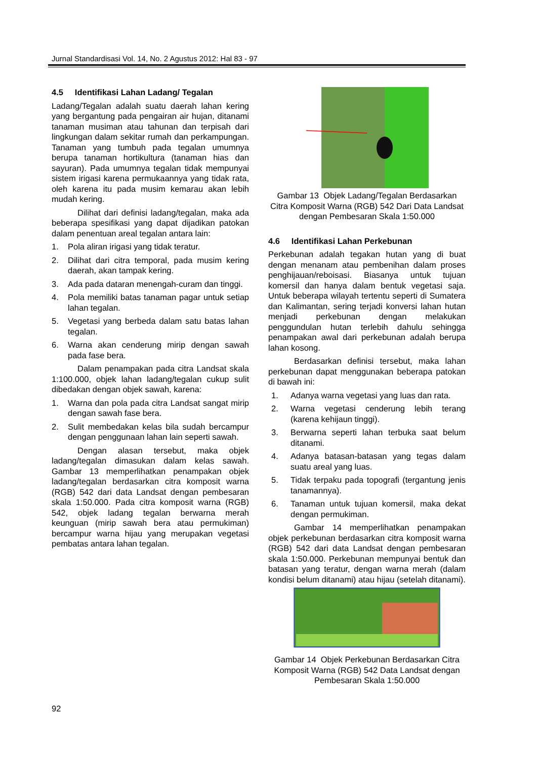Jurnal Standardisasi Vol. 14, No. 2 Agustus 2012: Hal 83 - 97
4.5 Identifikasi Lahan Ladang/ Tegalan
Ladang/Tegalan adalah suatu daerah lahan kering yang bergantung pada pengairan air hujan, ditanami tanaman musiman atau tahunan dan terpisah dari lingkungan dalam sekitar rumah dan perkampungan. Tanaman yang tumbuh pada tegalan umumnya berupa tanaman hortikultura (tanaman hias dan sayuran). Pada umumnya tegalan tidak mempunyai sistem irigasi karena permukaannya yang tidak rata, oleh karena itu pada musim kemarau akan lebih mudah kering.
Dilihat dari definisi ladang/tegalan, maka ada beberapa spesifikasi yang dapat dijadikan patokan dalam penentuan areal tegalan antara lain:
1. Pola aliran irigasi yang tidak teratur.
2. Dilihat dari citra temporal, pada musim kering daerah, akan tampak kering.
3. Ada pada dataran menengah-curam dan tinggi.
4. Pola memiliki batas tanaman pagar untuk setiap lahan tegalan.
5. Vegetasi yang berbeda dalam satu batas lahan tegalan.
6. Warna akan cenderung mirip dengan sawah pada fase bera.
Dalam penampakan pada citra Landsat skala 1:100.000, objek lahan ladang/tegalan cukup sulit dibedakan dengan objek sawah, karena:
1. Warna dan pola pada citra Landsat sangat mirip dengan sawah fase bera.
2. Sulit membedakan kelas bila sudah bercampur dengan penggunaan lahan lain seperti sawah.
Dengan alasan tersebut, maka objek ladang/tegalan dimasukan dalam kelas sawah. Gambar 13 memperlihatkan penampakan objek ladang/tegalan berdasarkan citra komposit warna (RGB) 542 dari data Landsat dengan pembesaran skala 1:50.000. Pada citra komposit warna (RGB) 542, objek ladang tegalan berwarna merah keunguan (mirip sawah bera atau permukiman) bercampur warna hijau yang merupakan vegetasi pembatas antara lahan tegalan.
Gambar 13 Objek Ladang/Tegalan Berdasarkan Citra Komposit Warna (RGB) 542 Dari Data Landsat dengan Pembesaran Skala 1:50.000
4.6 Identifikasi Lahan Perkebunan
Perkebunan adalah tegakan hutan yang di buat dengan menanam atau pembenihan dalam proses penghijauan/reboisasi. Biasanya untuk tujuan komersil dan hanya dalam bentuk vegetasi saja. Untuk beberapa wilayah tertentu seperti di Sumatera dan Kalimantan, sering terjadi konversi lahan hutan menjadi perkebunan dengan melakukan penggundulan hutan terlebih dahulu sehingga penampakan awal dari perkebunan adalah berupa lahan kosong.
Berdasarkan definisi tersebut, maka lahan perkebunan dapat menggunakan beberapa patokan di bawah ini:
1. Adanya warna vegetasi yang luas dan rata.
2. Warna vegetasi cenderung lebih terang (karena kehijaun tinggi).
3. Berwarna seperti lahan terbuka saat belum ditanami.
4. Adanya batasan-batasan yang tegas dalam suatu areal yang luas.
5. Tidak terpaku pada topografi (tergantung jenis tanamannya).
6. Tanaman untuk tujuan komersil, maka dekat dengan permukiman.
Gambar 14 memperlihatkan penampakan objek perkebunan berdasarkan citra komposit warna (RGB) 542 dari data Landsat dengan pembesaran skala 1:50.000. Perkebunan mempunyai bentuk dan batasan yang teratur, dengan warna merah (dalam kondisi belum ditanami) atau hijau (setelah ditanami).
Gambar 14 Objek Perkebunan Berdasarkan Citra Komposit Warna (RGB) 542 Data Landsat dengan Pembesaran Skala 1:50.000
92